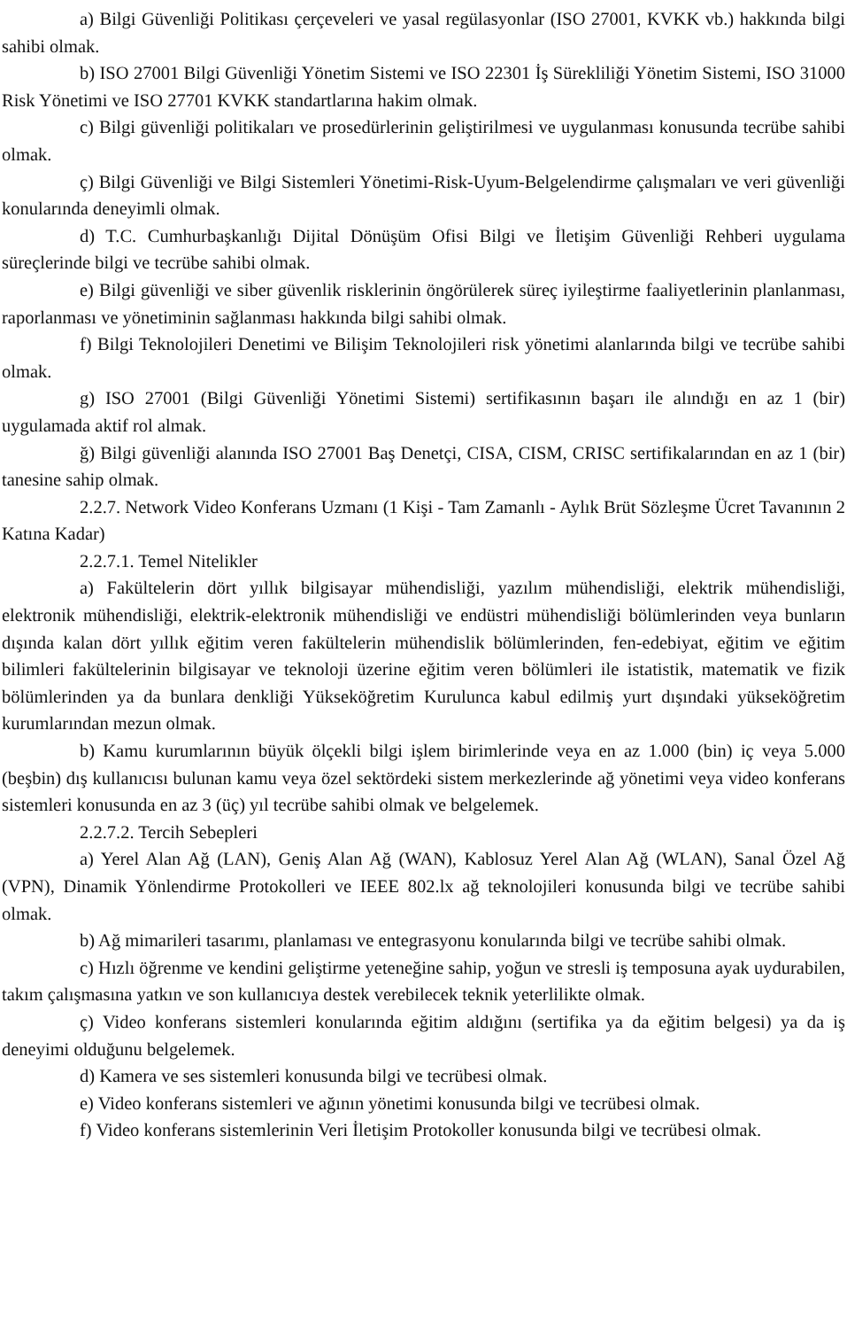a) Bilgi Güvenliği Politikası çerçeveleri ve yasal regülasyonlar (ISO 27001, KVKK vb.) hakkında bilgi sahibi olmak.
b) ISO 27001 Bilgi Güvenliği Yönetim Sistemi ve ISO 22301 İş Sürekliliği Yönetim Sistemi, ISO 31000 Risk Yönetimi ve ISO 27701 KVKK standartlarına hakim olmak.
c) Bilgi güvenliği politikaları ve prosedürlerinin geliştirilmesi ve uygulanması konusunda tecrübe sahibi olmak.
ç) Bilgi Güvenliği ve Bilgi Sistemleri Yönetimi-Risk-Uyum-Belgelendirme çalışmaları ve veri güvenliği konularında deneyimli olmak.
d) T.C. Cumhurbaşkanlığı Dijital Dönüşüm Ofisi Bilgi ve İletişim Güvenliği Rehberi uygulama süreçlerinde bilgi ve tecrübe sahibi olmak.
e) Bilgi güvenliği ve siber güvenlik risklerinin öngörülerek süreç iyileştirme faaliyetlerinin planlanması, raporlanması ve yönetiminin sağlanması hakkında bilgi sahibi olmak.
f) Bilgi Teknolojileri Denetimi ve Bilişim Teknolojileri risk yönetimi alanlarında bilgi ve tecrübe sahibi olmak.
g) ISO 27001 (Bilgi Güvenliği Yönetimi Sistemi) sertifikasının başarı ile alındığı en az 1 (bir) uygulamada aktif rol almak.
ğ) Bilgi güvenliği alanında ISO 27001 Baş Denetçi, CISA, CISM, CRISC sertifikalarından en az 1 (bir) tanesine sahip olmak.
2.2.7. Network Video Konferans Uzmanı (1 Kişi - Tam Zamanlı - Aylık Brüt Sözleşme Ücret Tavanının 2 Katına Kadar)
2.2.7.1. Temel Nitelikler
a) Fakültelerin dört yıllık bilgisayar mühendisliği, yazılım mühendisliği, elektrik mühendisliği, elektronik mühendisliği, elektrik-elektronik mühendisliği ve endüstri mühendisliği bölümlerinden veya bunların dışında kalan dört yıllık eğitim veren fakültelerin mühendislik bölümlerinden, fen-edebiyat, eğitim ve eğitim bilimleri fakültelerinin bilgisayar ve teknoloji üzerine eğitim veren bölümleri ile istatistik, matematik ve fizik bölümlerinden ya da bunlara denkliği Yükseköğretim Kurulunca kabul edilmiş yurt dışındaki yükseköğretim kurumlarından mezun olmak.
b) Kamu kurumlarının büyük ölçekli bilgi işlem birimlerinde veya en az 1.000 (bin) iç veya 5.000 (beşbin) dış kullanıcısı bulunan kamu veya özel sektördeki sistem merkezlerinde ağ yönetimi veya video konferans sistemleri konusunda en az 3 (üç) yıl tecrübe sahibi olmak ve belgelemek.
2.2.7.2. Tercih Sebepleri
a) Yerel Alan Ağ (LAN), Geniş Alan Ağ (WAN), Kablosuz Yerel Alan Ağ (WLAN), Sanal Özel Ağ (VPN), Dinamik Yönlendirme Protokolleri ve IEEE 802.lx ağ teknolojileri konusunda bilgi ve tecrübe sahibi olmak.
b) Ağ mimarileri tasarımı, planlaması ve entegrasyonu konularında bilgi ve tecrübe sahibi olmak.
c) Hızlı öğrenme ve kendini geliştirme yeteneğine sahip, yoğun ve stresli iş temposuna ayak uydurabilen, takım çalışmasına yatkın ve son kullanıcıya destek verebilecek teknik yeterlilikte olmak.
ç) Video konferans sistemleri konularında eğitim aldığını (sertifika ya da eğitim belgesi) ya da iş deneyimi olduğunu belgelemek.
d) Kamera ve ses sistemleri konusunda bilgi ve tecrübesi olmak.
e) Video konferans sistemleri ve ağının yönetimi konusunda bilgi ve tecrübesi olmak.
f) Video konferans sistemlerinin Veri İletişim Protokoller konusunda bilgi ve tecrübesi olmak.